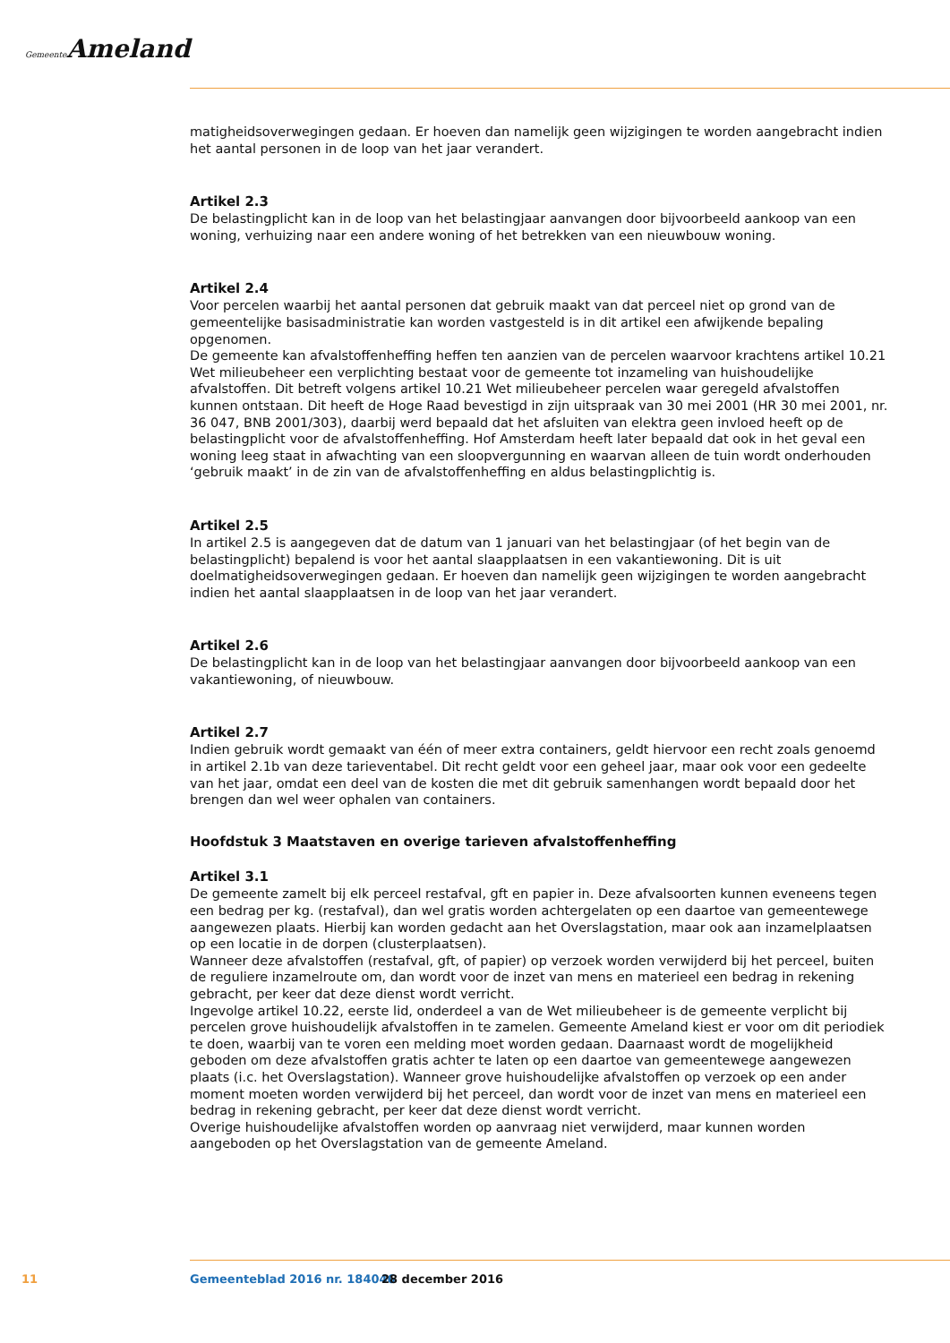Gemeente Ameland
matigheidsoverwegingen gedaan. Er hoeven dan namelijk geen wijzigingen te worden aangebracht indien het aantal personen in de loop van het jaar verandert.
Artikel 2.3
De belastingplicht kan in de loop van het belastingjaar aanvangen door bijvoorbeeld aankoop van een woning, verhuizing naar een andere woning of het betrekken van een nieuwbouw woning.
Artikel 2.4
Voor percelen waarbij het aantal personen dat gebruik maakt van dat perceel niet op grond van de gemeentelijke basisadministratie kan worden vastgesteld is in dit artikel een afwijkende bepaling opgenomen.
De gemeente kan afvalstoffenheffing heffen ten aanzien van de percelen waarvoor krachtens artikel 10.21 Wet milieubeheer een verplichting bestaat voor de gemeente tot inzameling van huishoudelijke afvalstoffen. Dit betreft volgens artikel 10.21 Wet milieubeheer percelen waar geregeld afvalstoffen kunnen ontstaan. Dit heeft de Hoge Raad bevestigd in zijn uitspraak van 30 mei 2001 (HR 30 mei 2001, nr. 36 047, BNB 2001/303), daarbij werd bepaald dat het afsluiten van elektra geen invloed heeft op de belastingplicht voor de afvalstoffenheffing. Hof Amsterdam heeft later bepaald dat ook in het geval een woning leeg staat in afwachting van een sloopvergunning en waarvan alleen de tuin wordt onderhouden ‘gebruik maakt’ in de zin van de afvalstoffenheffing en aldus belastingplichtig is.
Artikel 2.5
In artikel 2.5 is aangegeven dat de datum van 1 januari van het belastingjaar (of het begin van de belastingplicht) bepalend is voor het aantal slaapplaatsen in een vakantiewoning. Dit is uit doelmatigheidsoverwegingen gedaan. Er hoeven dan namelijk geen wijzigingen te worden aangebracht indien het aantal slaapplaatsen in de loop van het jaar verandert.
Artikel 2.6
De belastingplicht kan in de loop van het belastingjaar aanvangen door bijvoorbeeld aankoop van een vakantiewoning, of nieuwbouw.
Artikel 2.7
Indien gebruik wordt gemaakt van één of meer extra containers, geldt hiervoor een recht zoals genoemd in artikel 2.1b van deze tarieventabel. Dit recht geldt voor een geheel jaar, maar ook voor een gedeelte van het jaar, omdat een deel van de kosten die met dit gebruik samenhangen wordt bepaald door het brengen dan wel weer ophalen van containers.
Hoofdstuk 3 Maatstaven en overige tarieven afvalstoffenheffing
Artikel 3.1
De gemeente zamelt bij elk perceel restafval, gft en papier in. Deze afvalsoorten kunnen eveneens tegen een bedrag per kg. (restafval), dan wel gratis worden achtergelaten op een daartoe van gemeentewege aangewezen plaats. Hierbij kan worden gedacht aan het Overslagstation, maar ook aan inzamelplaatsen op een locatie in de dorpen (clusterplaatsen).
Wanneer deze afvalstoffen (restafval, gft, of papier) op verzoek worden verwijderd bij het perceel, buiten de reguliere inzamelroute om, dan wordt voor de inzet van mens en materieel een bedrag in rekening gebracht, per keer dat deze dienst wordt verricht.
Ingevolge artikel 10.22, eerste lid, onderdeel a van de Wet milieubeheer is de gemeente verplicht bij percelen grove huishoudelijk afvalstoffen in te zamelen. Gemeente Ameland kiest er voor om dit periodiek te doen, waarbij van te voren een melding moet worden gedaan. Daarnaast wordt de mogelijkheid geboden om deze afvalstoffen gratis achter te laten op een daartoe van gemeentewege aangewezen plaats (i.c. het Overslagstation). Wanneer grove huishoudelijke afvalstoffen op verzoek op een ander moment moeten worden verwijderd bij het perceel, dan wordt voor de inzet van mens en materieel een bedrag in rekening gebracht, per keer dat deze dienst wordt verricht.
Overige huishoudelijke afvalstoffen worden op aanvraag niet verwijderd, maar kunnen worden aangeboden op het Overslagstation van de gemeente Ameland.
11 Gemeenteblad 2016 nr. 184046 28 december 2016